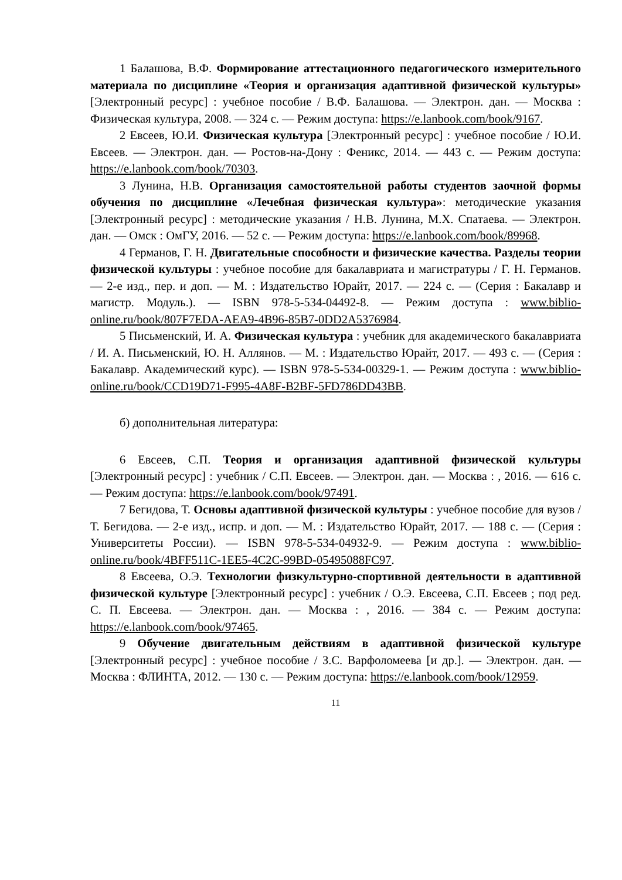1 Балашова, В.Ф. Формирование аттестационного педагогического измерительного материала по дисциплине «Теория и организация адаптивной физической культуры» [Электронный ресурс] : учебное пособие / В.Ф. Балашова. — Электрон. дан. — Москва : Физическая культура, 2008. — 324 с. — Режим доступа: https://e.lanbook.com/book/9167.
2 Евсеев, Ю.И. Физическая культура [Электронный ресурс] : учебное пособие / Ю.И. Евсеев. — Электрон. дан. — Ростов-на-Дону : Феникс, 2014. — 443 с. — Режим доступа: https://e.lanbook.com/book/70303.
3 Лунина, Н.В. Организация самостоятельной работы студентов заочной формы обучения по дисциплине «Лечебная физическая культура»: методические указания [Электронный ресурс] : методические указания / Н.В. Лунина, М.Х. Спатаева. — Электрон. дан. — Омск : ОмГУ, 2016. — 52 с. — Режим доступа: https://e.lanbook.com/book/89968.
4 Германов, Г. Н. Двигательные способности и физические качества. Разделы теории физической культуры : учебное пособие для бакалавриата и магистратуры / Г. Н. Германов. — 2-е изд., пер. и доп. — М. : Издательство Юрайт, 2017. — 224 с. — (Серия : Бакалавр и магистр. Модуль.). — ISBN 978-5-534-04492-8. — Режим доступа : www.biblio-online.ru/book/807F7EDA-AEA9-4B96-85B7-0DD2A5376984.
5 Письменский, И. А. Физическая культура : учебник для академического бакалавриата / И. А. Письменский, Ю. Н. Аллянов. — М. : Издательство Юрайт, 2017. — 493 с. — (Серия : Бакалавр. Академический курс). — ISBN 978-5-534-00329-1. — Режим доступа : www.biblio-online.ru/book/CCD19D71-F995-4A8F-B2BF-5FD786DD43BB.
б) дополнительная литература:
6 Евсеев, С.П. Теория и организация адаптивной физической культуры [Электронный ресурс] : учебник / С.П. Евсеев. — Электрон. дан. — Москва : , 2016. — 616 с. — Режим доступа: https://e.lanbook.com/book/97491.
7 Бегидова, Т. Основы адаптивной физической культуры : учебное пособие для вузов / Т. Бегидова. — 2-е изд., испр. и доп. — М. : Издательство Юрайт, 2017. — 188 с. — (Серия : Университеты России). — ISBN 978-5-534-04932-9. — Режим доступа : www.biblio-online.ru/book/4BFF511C-1EE5-4C2C-99BD-05495088FC97.
8 Евсеева, О.Э. Технологии физкультурно-спортивной деятельности в адаптивной физической культуре [Электронный ресурс] : учебник / О.Э. Евсеева, С.П. Евсеев ; под ред. С. П. Евсеева. — Электрон. дан. — Москва : , 2016. — 384 с. — Режим доступа: https://e.lanbook.com/book/97465.
9 Обучение двигательным действиям в адаптивной физической культуре [Электронный ресурс] : учебное пособие / З.С. Варфоломеева [и др.]. — Электрон. дан. — Москва : ФЛИНТА, 2012. — 130 с. — Режим доступа: https://e.lanbook.com/book/12959.
11